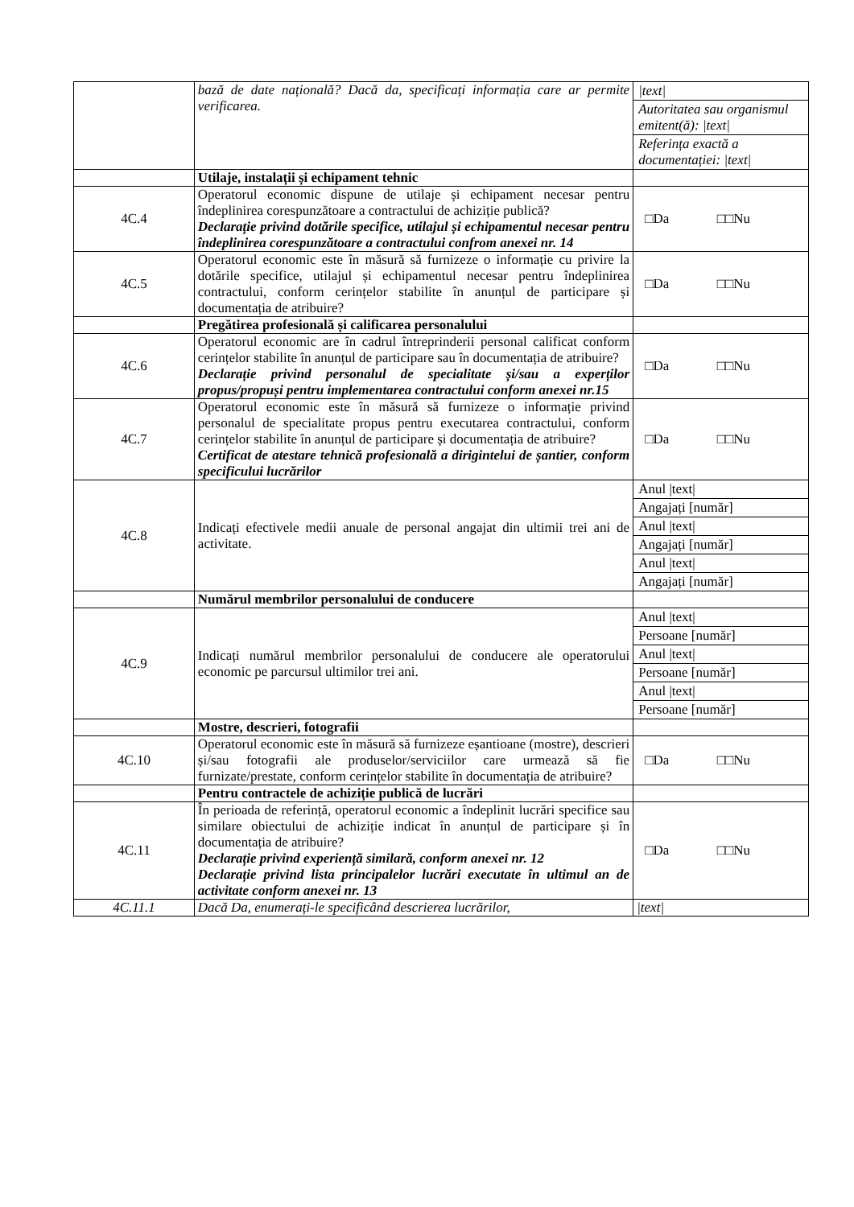| | bază de date națională? Dacă da, specificați informația care ar permite verificarea. | / /text/ / / Autoritatea sau organismul emitent(ă): /text/ / / Referința exactă a documentației: /text/ / |
| | Utilaje, instalații și echipament tehnic | |
| 4C.4 | Operatorul economic dispune de utilaje și echipament necesar pentru îndeplinirea corespunzătoare a contractului de achiziție publică? Declarație privind dotările specifice, utilajul și echipamentul necesar pentru îndeplinirea corespunzătoare a contractului confrom anexei nr. 14 | □Da □□Nu |
| 4C.5 | Operatorul economic este în măsură să furnizeze o informație cu privire la dotările specifice, utilajul și echipamentul necesar pentru îndeplinirea contractului, conform cerințelor stabilite în anunțul de participare și documentația de atribuire? | □Da □□Nu |
| | Pregătirea profesională și calificarea personalului | |
| 4C.6 | Operatorul economic are în cadrul întreprinderii personal calificat conform cerințelor stabilite în anunțul de participare sau în documentația de atribuire? Declarație privind personalul de specialitate și/sau a experților propus/propuși pentru implementarea contractului conform anexei nr.15 | □Da □□Nu |
| 4C.7 | Operatorul economic este în măsură să furnizeze o informație privind personalul de specialitate propus pentru executarea contractului, conform cerințelor stabilite în anunțul de participare și documentația de atribuire? Certificat de atestare tehnică profesională a dirigintelui de șantier, conform specificului lucrărilor | □Da □□Nu |
| 4C.8 | Indicați efectivele medii anuale de personal angajat din ultimii trei ani de activitate. | / Anul /text/ / / Angajați [număr] / / Anul /text/ / / Angajați [număr] / / Anul /text/ / / Angajați [număr] / |
| | Numărul membrilor personalului de conducere | |
| 4C.9 | Indicați numărul membrilor personalului de conducere ale operatorului economic pe parcursul ultimilor trei ani. | / Anul /text/ / / Persoane [număr] / / Anul /text/ / / Persoane [număr] / / Anul /text/ / / Persoane [număr] / |
| | Mostre, descrieri, fotografii | |
| 4C.10 | Operatorul economic este în măsură să furnizeze eșantioane (mostre), descrieri și/sau fotografii ale produselor/serviciilor care urmează să fie furnizate/prestate, conform cerințelor stabilite în documentația de atribuire? | □Da □□Nu |
| | Pentru contractele de achiziție publică de lucrări | |
| 4C.11 | În perioada de referință, operatorul economic a îndeplinit lucrări specifice sau similare obiectului de achiziție indicat în anunțul de participare și în documentația de atribuire? Declarație privind experiență similară, conform anexei nr. 12 Declarație privind lista principalelor lucrări executate în ultimul an de activitate conform anexei nr. 13 | □Da □□Nu |
| 4C.11.1 | Dacă Da, enumerați-le specificând descrierea lucrărilor, | /text/ |